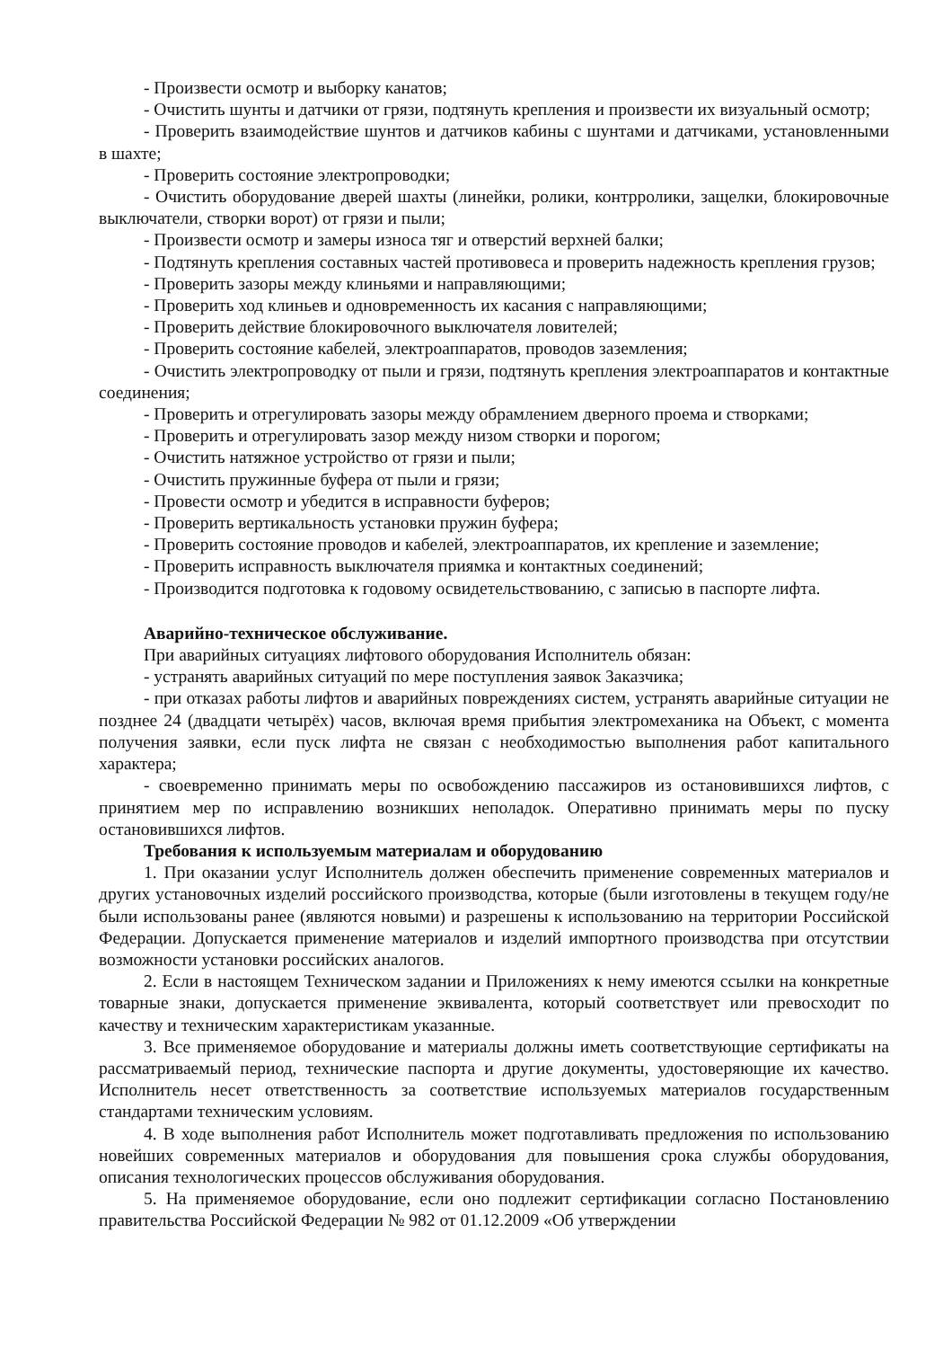- Произвести осмотр и выборку канатов;
- Очистить шунты и датчики от грязи, подтянуть крепления и произвести их визуальный осмотр;
- Проверить взаимодействие шунтов и датчиков кабины с шунтами и датчиками, установленными в шахте;
- Проверить состояние электропроводки;
- Очистить оборудование дверей шахты (линейки, ролики, контрролики, защелки, блокировочные выключатели, створки ворот) от грязи и пыли;
- Произвести осмотр и замеры износа тяг и отверстий верхней балки;
- Подтянуть крепления составных частей противовеса и проверить надежность крепления грузов;
- Проверить зазоры между клиньями и направляющими;
- Проверить ход клиньев и одновременность их касания с направляющими;
- Проверить действие блокировочного выключателя ловителей;
- Проверить состояние кабелей, электроаппаратов, проводов заземления;
- Очистить электропроводку от пыли и грязи, подтянуть крепления электроаппаратов и контактные соединения;
- Проверить и отрегулировать зазоры между обрамлением дверного проема и створками;
- Проверить и отрегулировать зазор между низом створки и порогом;
- Очистить натяжное устройство от грязи и пыли;
- Очистить пружинные буфера от пыли и грязи;
- Провести осмотр и убедится в исправности буферов;
- Проверить вертикальность установки пружин буфера;
- Проверить состояние проводов и кабелей, электроаппаратов, их крепление и заземление;
- Проверить исправность выключателя приямка и контактных соединений;
- Производится подготовка к годовому освидетельствованию, с записью в паспорте лифта.
Аварийно-техническое обслуживание.
При аварийных ситуациях лифтового оборудования Исполнитель обязан:
- устранять аварийных ситуаций по мере поступления заявок Заказчика;
- при отказах работы лифтов и аварийных повреждениях систем, устранять аварийные ситуации не позднее 24 (двадцати четырёх) часов, включая время прибытия электромеханика на Объект, с момента получения заявки, если пуск лифта не связан с необходимостью выполнения работ капитального характера;
- своевременно принимать меры по освобождению пассажиров из остановившихся лифтов, с принятием мер по исправлению возникших неполадок. Оперативно принимать меры по пуску остановившихся лифтов.
Требования к используемым материалам и оборудованию
1. При оказании услуг Исполнитель должен обеспечить применение современных материалов и других установочных изделий российского производства, которые (были изготовлены в текущем году/не были использованы ранее (являются новыми) и разрешены к использованию на территории Российской Федерации. Допускается применение материалов и изделий импортного производства при отсутствии возможности установки российских аналогов.
2. Если в настоящем Техническом задании и Приложениях к нему имеются ссылки на конкретные товарные знаки, допускается применение эквивалента, который соответствует или превосходит по качеству и техническим характеристикам указанные.
3. Все применяемое оборудование и материалы должны иметь соответствующие сертификаты на рассматриваемый период, технические паспорта и другие документы, удостоверяющие их качество. Исполнитель несет ответственность за соответствие используемых материалов государственным стандартами техническим условиям.
4. В ходе выполнения работ Исполнитель может подготавливать предложения по использованию новейших современных материалов и оборудования для повышения срока службы оборудования, описания технологических процессов обслуживания оборудования.
5. На применяемое оборудование, если оно подлежит сертификации согласно Постановлению правительства Российской Федерации № 982 от 01.12.2009 «Об утверждении